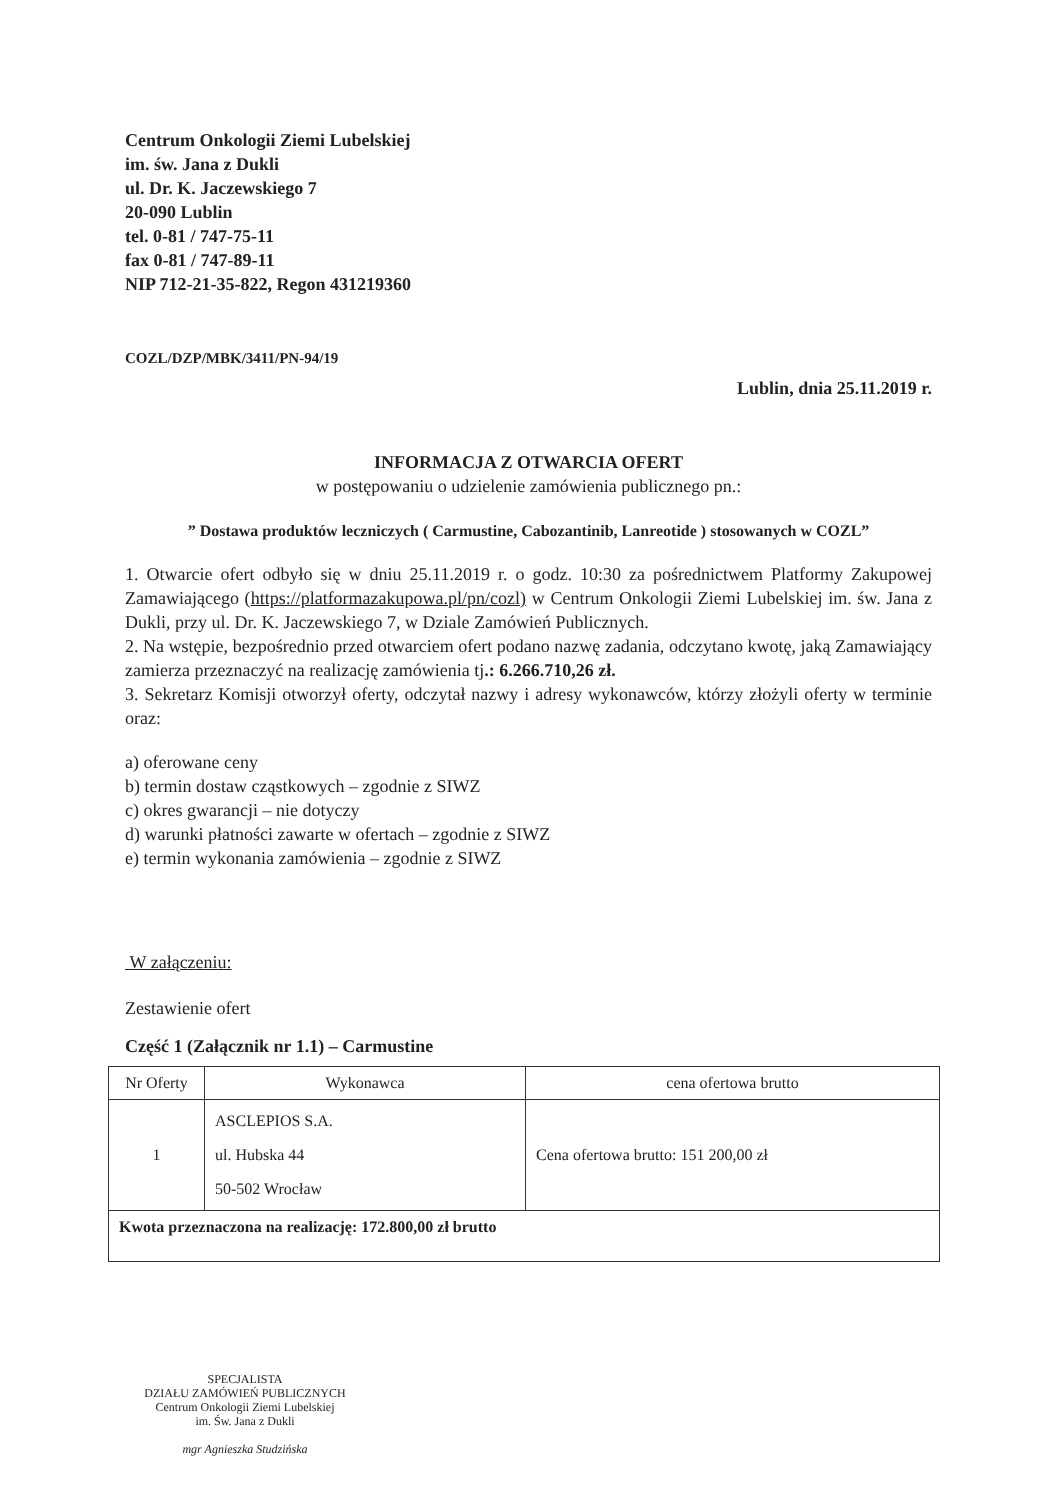Centrum Onkologii Ziemi Lubelskiej
im. św. Jana z Dukli
ul. Dr. K. Jaczewskiego 7
20-090 Lublin
tel. 0-81 / 747-75-11
fax 0-81 / 747-89-11
NIP 712-21-35-822, Regon 431219360
COZL/DZP/MBK/3411/PN-94/19
Lublin, dnia 25.11.2019 r.
INFORMACJA Z OTWARCIA OFERT
w postępowaniu o udzielenie zamówienia publicznego pn.:
” Dostawa produktów leczniczych ( Carmustine, Cabozantinib, Lanreotide ) stosowanych w COZL”
1. Otwarcie ofert odbyło się w dniu 25.11.2019 r. o godz. 10:30 za pośrednictwem Platformy Zakupowej Zamawiającego (https://platformazakupowa.pl/pn/cozl) w Centrum Onkologii Ziemi Lubelskiej im. św. Jana z Dukli, przy ul. Dr. K. Jaczewskiego 7, w Dziale Zamówień Publicznych.
2. Na wstępie, bezpośrednio przed otwarciem ofert podano nazwę zadania, odczytano kwotę, jaką Zamawiający zamierza przeznaczyć na realizację zamówienia tj.: 6.266.710,26 zł.
3. Sekretarz Komisji otworzył oferty, odczytał nazwy i adresy wykonawców, którzy złożyli oferty w terminie oraz:
a) oferowane ceny
b) termin dostaw cząstkowych – zgodnie z SIWZ
c) okres gwarancji – nie dotyczy
d) warunki płatności zawarte w ofertach – zgodnie z SIWZ
e) termin wykonania zamówienia – zgodnie z SIWZ
W załączeniu:
Zestawienie ofert
Część 1 (Załącznik nr 1.1) – Carmustine
| Nr Oferty | Wykonawca | cena ofertowa brutto |
| --- | --- | --- |
| 1 | ASCLEPIOS S.A. ul. Hubska 44 50-502 Wrocław | Cena ofertowa brutto: 151 200,00 zł |
| Kwota przeznaczona na realizację: 172.800,00 zł brutto | | |
SPECJALISTA
DZIAŁU ZAMÓWIEŃ PUBLICZNYCH
Centrum Onkologii Ziemi Lubelskiej
im. Św. Jana z Dukli
mgr Agnieszka Studzińska